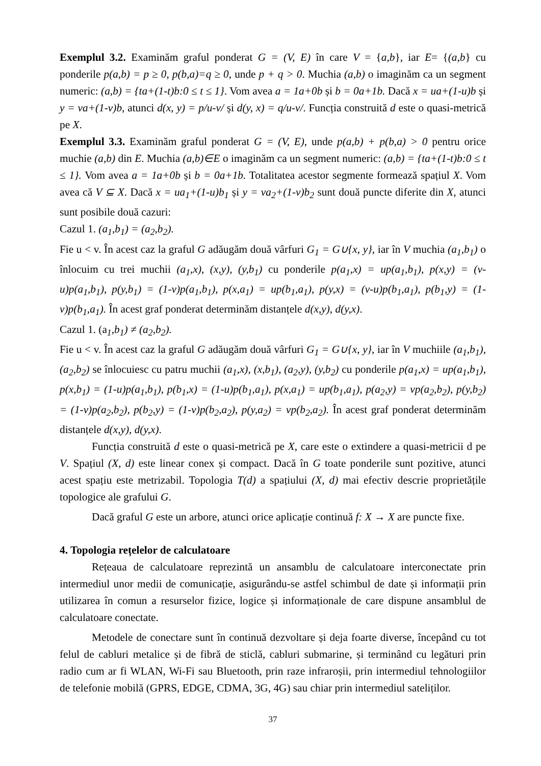Exemplul 3.2. Examinăm graful ponderat G = (V, E) în care V = {a,b}, iar E= {(a,b} cu ponderile p(a,b) = p ≥ 0, p(b,a)=q ≥ 0, unde p + q > 0. Muchia (a,b) o imaginăm ca un segment numeric: (a,b) = {ta+(1-t)b:0 ≤ t ≤ 1}. Vom avea a = 1a+0b și b = 0a+1b. Dacă x = ua+(1-u)b și y = va+(1-v)b, atunci d(x, y) = p/u-v/ și d(y, x) = q/u-v/. Funcția construită d este o quasi-metrică pe X.
Exemplul 3.3. Examinăm graful ponderat G = (V, E), unde p(a,b) + p(b,a) > 0 pentru orice muchie (a,b) din E. Muchia (a,b)∈E o imaginăm ca un segment numeric: (a,b) = {ta+(1-t)b:0 ≤ t ≤ 1}. Vom avea a = 1a+0b și b = 0a+1b. Totalitatea acestor segmente formează spațiul X. Vom avea că V ⊆ X. Dacă x = ua<sub>1</sub>+(1-u)b<sub>1</sub> și y = va<sub>2</sub>+(1-v)b<sub>2</sub> sunt două puncte diferite din X, atunci sunt posibile două cazuri:
Cazul 1. (a<sub>1</sub>,b<sub>1</sub>) = (a<sub>2</sub>,b<sub>2</sub>).
Fie u < v. În acest caz la graful G adăugăm două vârfuri G<sub>1</sub> = G∪{x, y}, iar în V muchia (a<sub>1</sub>,b<sub>1</sub>) o înlocuim cu trei muchii (a<sub>1</sub>,x), (x,y), (y,b<sub>1</sub>) cu ponderile p(a<sub>1</sub>,x) = up(a<sub>1</sub>,b<sub>1</sub>), p(x,y) = (v-u)p(a<sub>1</sub>,b<sub>1</sub>), p(y,b<sub>1</sub>) = (1-v)p(a<sub>1</sub>,b<sub>1</sub>), p(x,a<sub>1</sub>) = up(b<sub>1</sub>,a<sub>1</sub>), p(y,x) = (v-u)p(b<sub>1</sub>,a<sub>1</sub>), p(b<sub>1</sub>,y) = (1-v)p(b<sub>1</sub>,a<sub>1</sub>). În acest graf ponderat determinăm distanțele d(x,y), d(y,x).
Cazul 1. (a<sub>1</sub>,b<sub>1</sub>) ≠ (a<sub>2</sub>,b<sub>2</sub>).
Fie u < v. În acest caz la graful G adăugăm două vârfuri G<sub>1</sub> = G∪{x, y}, iar în V muchiile (a<sub>1</sub>,b<sub>1</sub>), (a<sub>2</sub>,b<sub>2</sub>) se înlocuiesc cu patru muchii (a<sub>1</sub>,x), (x,b<sub>1</sub>), (a<sub>2</sub>,y), (y,b<sub>2</sub>) cu ponderile p(a<sub>1</sub>,x) = up(a<sub>1</sub>,b<sub>1</sub>), p(x,b<sub>1</sub>) = (1-u)p(a<sub>1</sub>,b<sub>1</sub>), p(b<sub>1</sub>,x) = (1-u)p(b<sub>1</sub>,a<sub>1</sub>), p(x,a<sub>1</sub>) = up(b<sub>1</sub>,a<sub>1</sub>), p(a<sub>2</sub>,y) = vp(a<sub>2</sub>,b<sub>2</sub>), p(y,b<sub>2</sub>) = (1-v)p(a<sub>2</sub>,b<sub>2</sub>), p(b<sub>2</sub>,y) = (1-v)p(b<sub>2</sub>,a<sub>2</sub>), p(y,a<sub>2</sub>) = vp(b<sub>2</sub>,a<sub>2</sub>). În acest graf ponderat determinăm distanțele d(x,y), d(y,x).
Funcția construită d este o quasi-metrică pe X, care este o extindere a quasi-metricii d pe V. Spațiul (X, d) este linear conex și compact. Dacă în G toate ponderile sunt pozitive, atunci acest spațiu este metrizabil. Topologia T(d) a spațiului (X, d) mai efectiv descrie proprietățile topologice ale grafului G.
Dacă graful G este un arbore, atunci orice aplicație continuă f: X → X are puncte fixe.
4. Topologia rețelelor de calculatoare
Rețeaua de calculatoare reprezintă un ansamblu de calculatoare interconectate prin intermediul unor medii de comunicație, asigurându-se astfel schimbul de date și informații prin utilizarea în comun a resurselor fizice, logice și informaționale de care dispune ansamblul de calculatoare conectate.
Metodele de conectare sunt în continuă dezvoltare și deja foarte diverse, începând cu tot felul de cabluri metalice și de fibră de sticlă, cabluri submarine, și terminând cu legături prin radio cum ar fi WLAN, Wi-Fi sau Bluetooth, prin raze infraroșii, prin intermediul tehnologiilor de telefonie mobilă (GPRS, EDGE, CDMA, 3G, 4G) sau chiar prin intermediul sateliților.
37